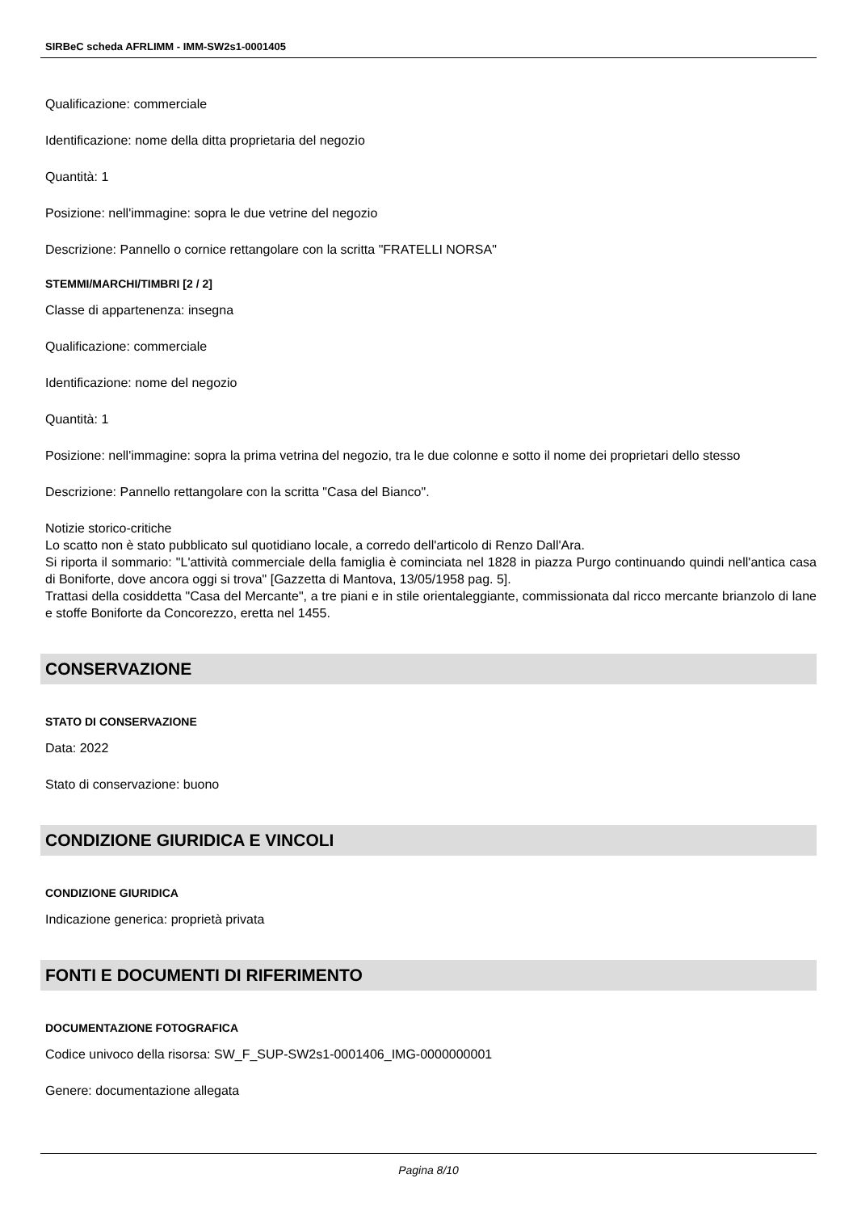SIRBeC scheda AFRLIMM - IMM-SW2s1-0001405
Qualificazione: commerciale
Identificazione: nome della ditta proprietaria del negozio
Quantità: 1
Posizione: nell'immagine: sopra le due vetrine del negozio
Descrizione: Pannello o cornice rettangolare con la scritta "FRATELLI NORSA"
STEMMI/MARCHI/TIMBRI [2 / 2]
Classe di appartenenza: insegna
Qualificazione: commerciale
Identificazione: nome del negozio
Quantità: 1
Posizione: nell'immagine: sopra la prima vetrina del negozio, tra le due colonne e sotto il nome dei proprietari dello stesso
Descrizione: Pannello rettangolare con la scritta "Casa del Bianco".
Notizie storico-critiche
Lo scatto non è stato pubblicato sul quotidiano locale, a corredo dell'articolo di Renzo Dall'Ara.
Si riporta il sommario: "L'attività commerciale della famiglia è cominciata nel 1828 in piazza Purgo continuando quindi nell'antica casa di Boniforte, dove ancora oggi si trova" [Gazzetta di Mantova, 13/05/1958 pag. 5].
Trattasi della cosiddetta "Casa del Mercante", a tre piani e in stile orientaleggiante, commissionata dal ricco mercante brianzolo di lane e stoffe Boniforte da Concorezzo, eretta nel 1455.
CONSERVAZIONE
STATO DI CONSERVAZIONE
Data: 2022
Stato di conservazione: buono
CONDIZIONE GIURIDICA E VINCOLI
CONDIZIONE GIURIDICA
Indicazione generica: proprietà privata
FONTI E DOCUMENTI DI RIFERIMENTO
DOCUMENTAZIONE FOTOGRAFICA
Codice univoco della risorsa: SW_F_SUP-SW2s1-0001406_IMG-0000000001
Genere: documentazione allegata
Pagina 8/10